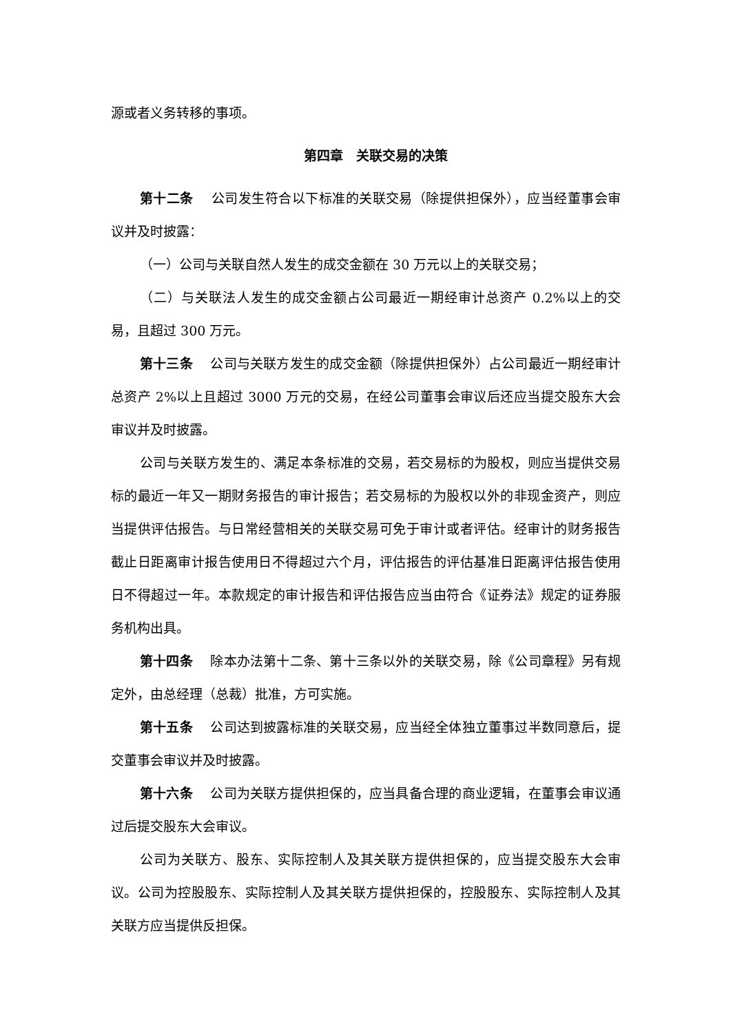源或者义务转移的事项。
第四章　关联交易的决策
第十二条　 公司发生符合以下标准的关联交易（除提供担保外），应当经董事会审议并及时披露：
（一）公司与关联自然人发生的成交金额在 30 万元以上的关联交易；
（二）与关联法人发生的成交金额占公司最近一期经审计总资产 0.2%以上的交易，且超过 300 万元。
第十三条　 公司与关联方发生的成交金额（除提供担保外）占公司最近一期经审计总资产 2%以上且超过 3000 万元的交易，在经公司董事会审议后还应当提交股东大会审议并及时披露。
公司与关联方发生的、满足本条标准的交易，若交易标的为股权，则应当提供交易标的最近一年又一期财务报告的审计报告；若交易标的为股权以外的非现金资产，则应当提供评估报告。与日常经营相关的关联交易可免于审计或者评估。经审计的财务报告截止日距离审计报告使用日不得超过六个月，评估报告的评估基准日距离评估报告使用日不得超过一年。本款规定的审计报告和评估报告应当由符合《证券法》规定的证券服务机构出具。
第十四条　 除本办法第十二条、第十三条以外的关联交易，除《公司章程》另有规定外，由总经理（总裁）批准，方可实施。
第十五条　 公司达到披露标准的关联交易，应当经全体独立董事过半数同意后，提交董事会审议并及时披露。
第十六条　 公司为关联方提供担保的，应当具备合理的商业逻辑，在董事会审议通过后提交股东大会审议。
公司为关联方、股东、实际控制人及其关联方提供担保的，应当提交股东大会审议。公司为控股股东、实际控制人及其关联方提供担保的，控股股东、实际控制人及其关联方应当提供反担保。